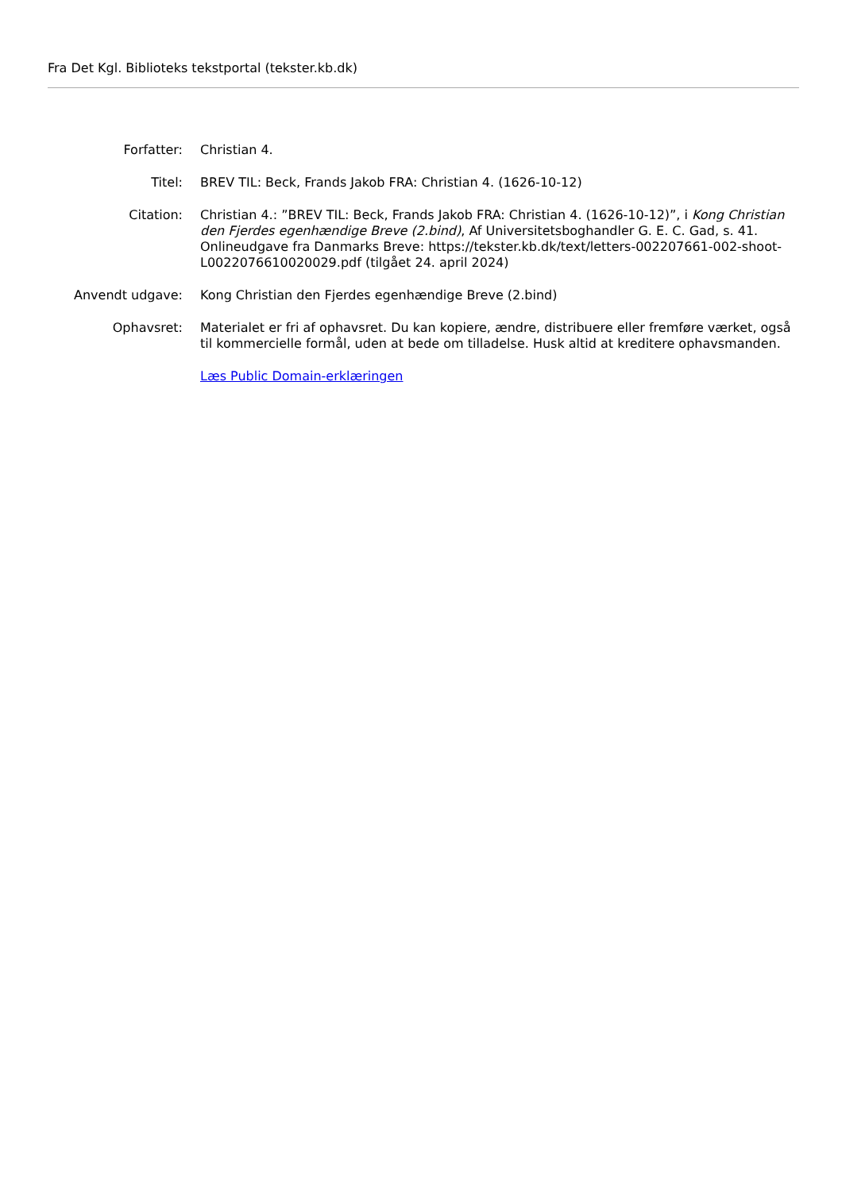Fra Det Kgl. Biblioteks tekstportal (tekster.kb.dk)
| Forfatter: | Christian 4. |
| Titel: | BREV TIL: Beck, Frands Jakob FRA: Christian 4. (1626-10-12) |
| Citation: | Christian 4.: ”BREV TIL: Beck, Frands Jakob FRA: Christian 4. (1626-10-12)”, i Kong Christian den Fjerdes egenhændige Breve (2.bind) , Af Universitetsboghandler G. E. C. Gad, s. 41. Onlineudgave fra Danmarks Breve: https://tekster.kb.dk/text/letters-002207661-002-shoot-L0022076610020029.pdf (tilgået 24. april 2024) |
| Anvendt udgave: | Kong Christian den Fjerdes egenhændige Breve (2.bind) |
| Ophavsret: | Materialet er fri af ophavsret. Du kan kopiere, ændre, distribuere eller fremføre værket, også til kommercielle formål, uden at bede om tilladelse. Husk altid at kreditere ophavsmanden. |
| | Læs Public Domain-erklæringen |